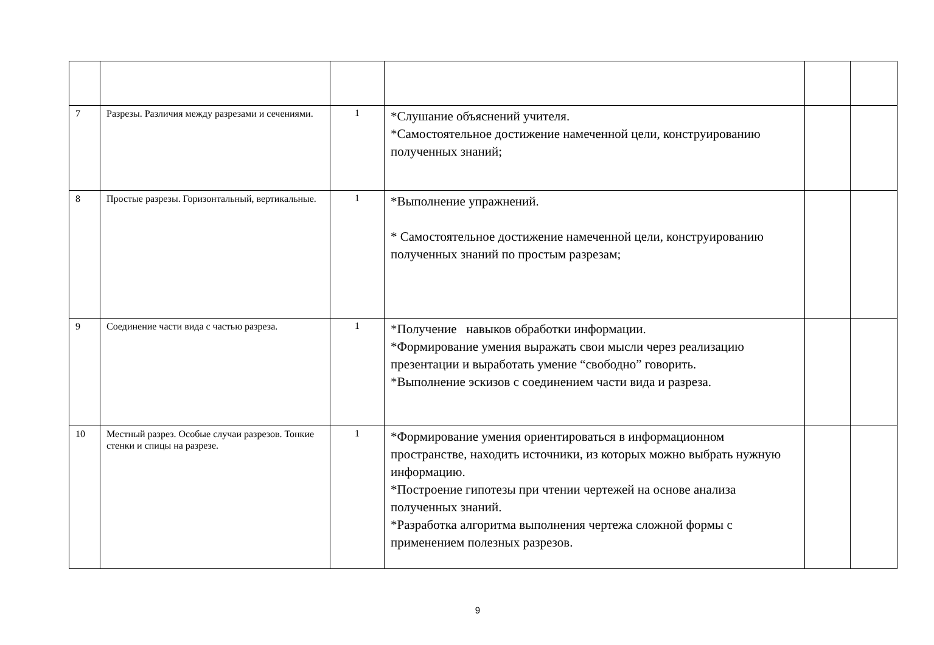| 7 | Разрезы. Различия между разрезами и сечениями. | 1 | *Слушание объяснений учителя. *Самостоятельное достижение намеченной цели, конструированию полученных знаний; | | |
| 8 | Простые разрезы. Горизонтальный, вертикальные. | 1 | *Выполнение упражнений. * Самостоятельное достижение намеченной цели, конструированию полученных знаний по простым разрезам; | | |
| 9 | Соединение части вида с частью разреза. | 1 | *Получение навыков обработки информации. *Формирование умения выражать свои мысли через реализацию презентации и выработать умение “свободно” говорить. *Выполнение эскизов с соединением части вида и разреза. | | |
| 10 | Местный разрез. Особые случаи разрезов. Тонкие стенки и спицы на разрезе. | 1 | *Формирование умения ориентироваться в информационном пространстве, находить источники, из которых можно выбрать нужную информацию. *Построение гипотезы при чтении чертежей на основе анализа полученных знаний. *Разработка алгоритма выполнения чертежа сложной формы с применением полезных разрезов. | | |
9